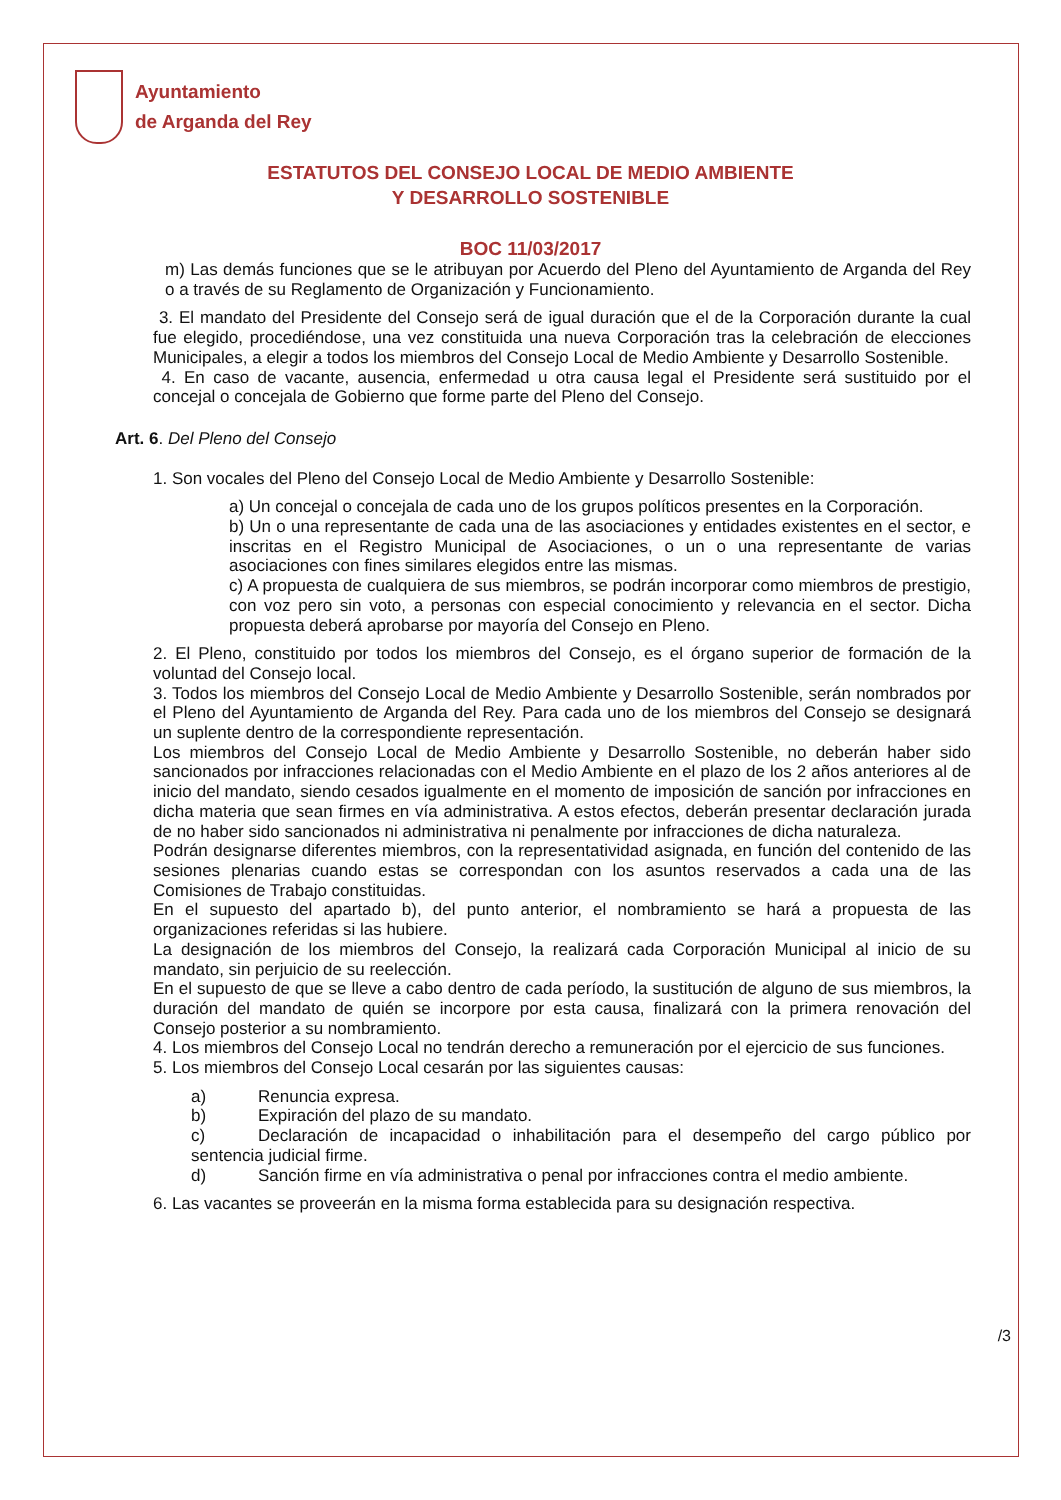Ayuntamiento
de Arganda del Rey
ESTATUTOS DEL CONSEJO LOCAL DE MEDIO AMBIENTE
Y DESARROLLO SOSTENIBLE
BOC 11/03/2017
m) Las demás funciones que se le atribuyan por Acuerdo del Pleno del Ayuntamiento de Arganda del Rey o a través de su Reglamento de Organización y Funcionamiento.
3. El mandato del Presidente del Consejo será de igual duración que el de la Corporación durante la cual fue elegido, procediéndose, una vez constituida una nueva Corporación tras la celebración de elecciones Municipales, a elegir a todos los miembros del Consejo Local de Medio Ambiente y Desarrollo Sostenible.
4. En caso de vacante, ausencia, enfermedad u otra causa legal el Presidente será sustituido por el concejal o concejala de Gobierno que forme parte del Pleno del Consejo.
Art. 6. Del Pleno del Consejo
1. Son vocales del Pleno del Consejo Local de Medio Ambiente y Desarrollo Sostenible:
a) Un concejal o concejala de cada uno de los grupos políticos presentes en la Corporación.
b) Un o una representante de cada una de las asociaciones y entidades existentes en el sector, e inscritas en el Registro Municipal de Asociaciones, o un o una representante de varias asociaciones con fines similares elegidos entre las mismas.
c) A propuesta de cualquiera de sus miembros, se podrán incorporar como miembros de prestigio, con voz pero sin voto, a personas con especial conocimiento y relevancia en el sector. Dicha propuesta deberá aprobarse por mayoría del Consejo en Pleno.
2. El Pleno, constituido por todos los miembros del Consejo, es el órgano superior de formación de la voluntad del Consejo local.
3. Todos los miembros del Consejo Local de Medio Ambiente y Desarrollo Sostenible, serán nombrados por el Pleno del Ayuntamiento de Arganda del Rey. Para cada uno de los miembros del Consejo se designará un suplente dentro de la correspondiente representación.
Los miembros del Consejo Local de Medio Ambiente y Desarrollo Sostenible, no deberán haber sido sancionados por infracciones relacionadas con el Medio Ambiente en el plazo de los 2 años anteriores al de inicio del mandato, siendo cesados igualmente en el momento de imposición de sanción por infracciones en dicha materia que sean firmes en vía administrativa. A estos efectos, deberán presentar declaración jurada de no haber sido sancionados ni administrativa ni penalmente por infracciones de dicha naturaleza.
Podrán designarse diferentes miembros, con la representatividad asignada, en función del contenido de las sesiones plenarias cuando estas se correspondan con los asuntos reservados a cada una de las Comisiones de Trabajo constituidas.
En el supuesto del apartado b), del punto anterior, el nombramiento se hará a propuesta de las organizaciones referidas si las hubiere.
La designación de los miembros del Consejo, la realizará cada Corporación Municipal al inicio de su mandato, sin perjuicio de su reelección.
En el supuesto de que se lleve a cabo dentro de cada período, la sustitución de alguno de sus miembros, la duración del mandato de quién se incorpore por esta causa, finalizará con la primera renovación del Consejo posterior a su nombramiento.
4. Los miembros del Consejo Local no tendrán derecho a remuneración por el ejercicio de sus funciones.
5. Los miembros del Consejo Local cesarán por las siguientes causas:
a) Renuncia expresa.
b) Expiración del plazo de su mandato.
c) Declaración de incapacidad o inhabilitación para el desempeño del cargo público por sentencia judicial firme.
d) Sanción firme en vía administrativa o penal por infracciones contra el medio ambiente.
6. Las vacantes se proveerán en la misma forma establecida para su designación respectiva.
/3